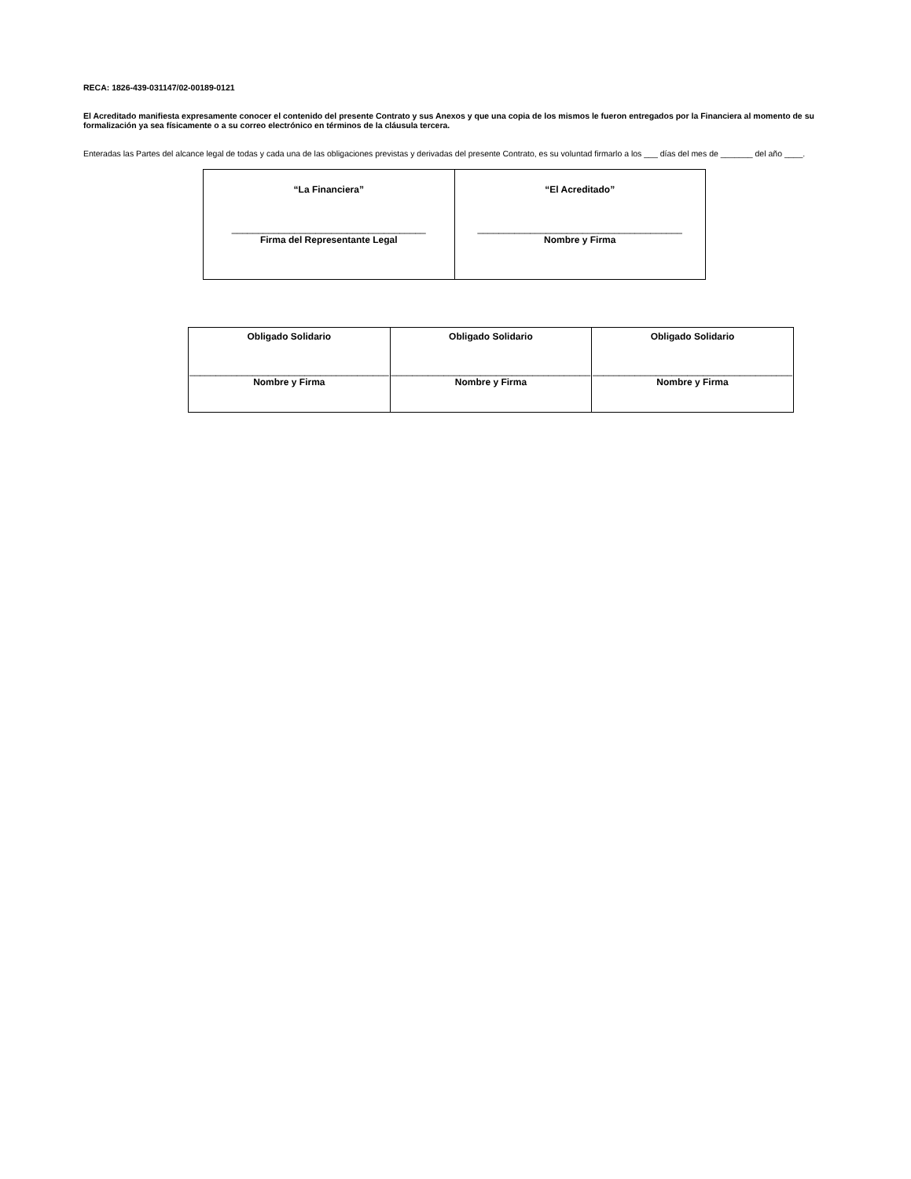RECA: 1826-439-031147/02-00189-0121
El Acreditado manifiesta expresamente conocer el contenido del presente Contrato y sus Anexos y que una copia de los mismos le fueron entregados por la Financiera al momento de su formalización ya sea físicamente o a su correo electrónico en términos de la cláusula tercera.
Enteradas las Partes del alcance legal de todas y cada una de las obligaciones previstas y derivadas del presente Contrato, es su voluntad firmarlo a los ___ días del mes de _______ del año ____.
| “La Financiera” _____________________________________ Firma del Representante Legal | “El Acreditado” _______________________________________ Nombre y Firma |
| Obligado Solidario ______________________________________ Nombre y Firma | Obligado Solidario ______________________________________ Nombre y Firma | Obligado Solidario ______________________________________ Nombre y Firma |